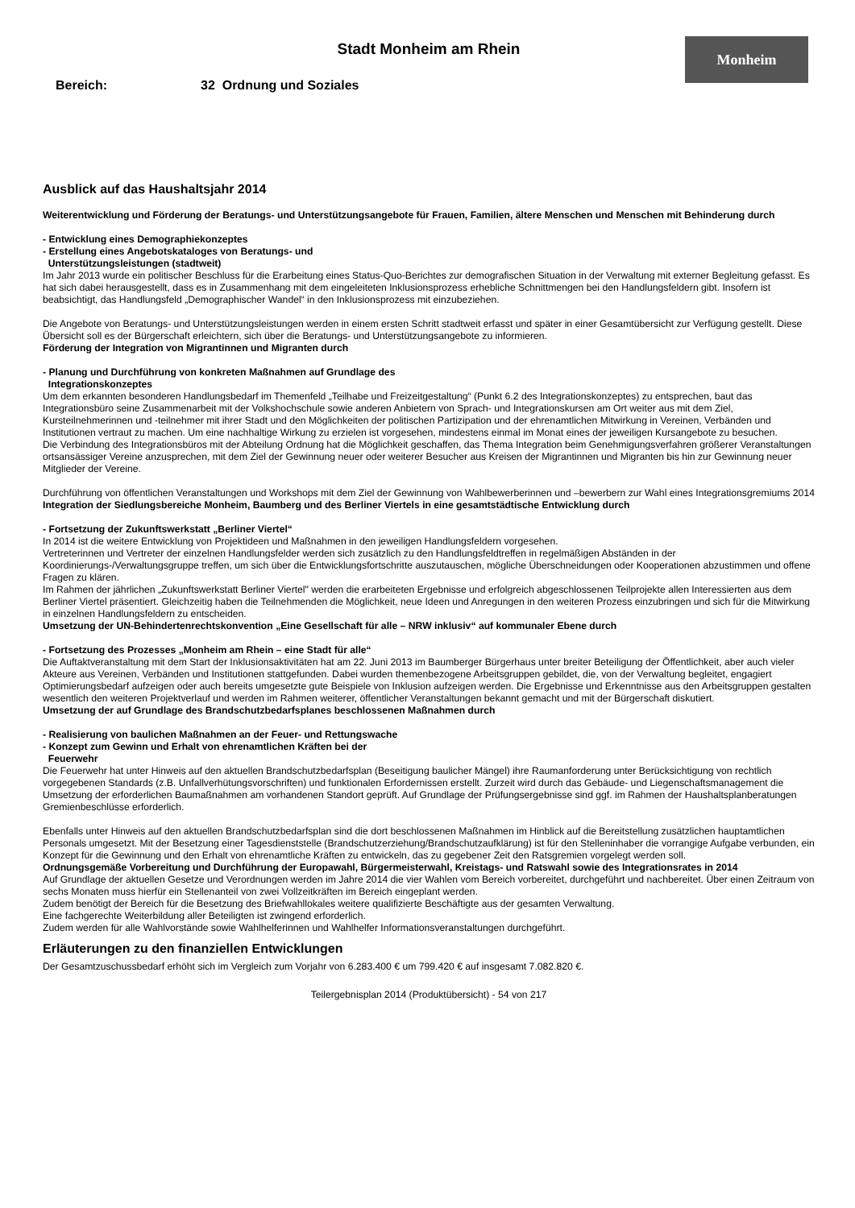Stadt Monheim am Rhein
Monheim
Bereich: 32 Ordnung und Soziales
Ausblick auf das Haushaltsjahr 2014
Weiterentwicklung und Förderung der Beratungs- und Unterstützungsangebote für Frauen, Familien, ältere Menschen und Menschen mit Behinderung durch
- Entwicklung eines Demographiekonzeptes
- Erstellung eines Angebotskataloges von Beratungs- und
Unterstützungsleistungen (stadtweit)
Im Jahr 2013 wurde ein politischer Beschluss für die Erarbeitung eines Status-Quo-Berichtes zur demografischen Situation in der Verwaltung mit externer Begleitung gefasst. Es hat sich dabei herausgestellt, dass es in Zusammenhang mit dem eingeleiteten Inklusionsprozess erhebliche Schnittmengen bei den Handlungsfeldern gibt. Insofern ist beabsichtigt, das Handlungsfeld „Demographischer Wandel“ in den Inklusionsprozess mit einzubeziehen.
Die Angebote von Beratungs- und Unterstützungsleistungen werden in einem ersten Schritt stadtweit erfasst und später in einer Gesamtübersicht zur Verfügung gestellt. Diese Übersicht soll es der Bürgerschaft erleichtern, sich über die Beratungs- und Unterstützungsangebote zu informieren.
Förderung der Integration von Migrantinnen und Migranten durch
- Planung und Durchführung von konkreten Maßnahmen auf Grundlage des
Integrationskonzeptes
Um dem erkannten besonderen Handlungsbedarf im Themenfeld „Teilhabe und Freizeitgestaltung“ (Punkt 6.2 des Integrationskonzeptes) zu entsprechen, baut das Integrationsbüro seine Zusammenarbeit mit der Volkshochschule sowie anderen Anbietern von Sprach- und Integrationskursen am Ort weiter aus mit dem Ziel, Kursteilnehmerinnen und -teilnehmer mit ihrer Stadt und den Möglichkeiten der politischen Partizipation und der ehrenamtlichen Mitwirkung in Vereinen, Verbänden und Institutionen vertraut zu machen. Um eine nachhaltige Wirkung zu erzielen ist vorgesehen, mindestens einmal im Monat eines der jeweiligen Kursangebote zu besuchen.
Die Verbindung des Integrationsbüros mit der Abteilung Ordnung hat die Möglichkeit geschaffen, das Thema Integration beim Genehmigungsverfahren größerer Veranstaltungen ortsansässiger Vereine anzusprechen, mit dem Ziel der Gewinnung neuer oder weiterer Besucher aus Kreisen der Migrantinnen und Migranten bis hin zur Gewinnung neuer Mitglieder der Vereine.
Durchführung von öffentlichen Veranstaltungen und Workshops mit dem Ziel der Gewinnung von Wahlbewerberinnen und –bewerbern zur Wahl eines Integrationsgremiums 2014
Integration der Siedlungsbereiche Monheim, Baumberg und des Berliner Viertels in eine gesamtstädtische Entwicklung durch
- Fortsetzung der Zukunftswerkstatt „Berliner Viertel“
In 2014 ist die weitere Entwicklung von Projektideen und Maßnahmen in den jeweiligen Handlungsfeldern vorgesehen.
Vertreterinnen und Vertreter der einzelnen Handlungsfelder werden sich zusätzlich zu den Handlungsfeldtreffen in regelmäßigen Abständen in der Koordinierungs-/Verwaltungsgruppe treffen, um sich über die Entwicklungsfortschritte auszutauschen, mögliche Überschneidungen oder Kooperationen abzustimmen und offene Fragen zu klären.
Im Rahmen der jährlichen „Zukunftswerkstatt Berliner Viertel" werden die erarbeiteten Ergebnisse und erfolgreich abgeschlossenen Teilprojekte allen Interessierten aus dem Berliner Viertel präsentiert. Gleichzeitig haben die Teilnehmenden die Möglichkeit, neue Ideen und Anregungen in den weiteren Prozess einzubringen und sich für die Mitwirkung in einzelnen Handlungsfeldern zu entscheiden.
Umsetzung der UN-Behindertenrechtskonvention „Eine Gesellschaft für alle – NRW inklusiv“ auf kommunaler Ebene durch
- Fortsetzung des Prozesses „Monheim am Rhein – eine Stadt für alle“
Die Auftaktveranstaltung mit dem Start der Inklusionsaktivitäten hat am 22. Juni 2013 im Baumberger Bürgerhaus unter breiter Beteiligung der Öffentlichkeit, aber auch vieler Akteure aus Vereinen, Verbänden und Institutionen stattgefunden. Dabei wurden themenbezogene Arbeitsgruppen gebildet, die, von der Verwaltung begleitet, engagiert Optimierungsbedarf aufzeigen oder auch bereits umgesetzte gute Beispiele von Inklusion aufzeigen werden. Die Ergebnisse und Erkenntnisse aus den Arbeitsgruppen gestalten wesentlich den weiteren Projektverlauf und werden im Rahmen weiterer, öffentlicher Veranstaltungen bekannt gemacht und mit der Bürgerschaft diskutiert.
Umsetzung der auf Grundlage des Brandschutzbedarfsplanes beschlossenen Maßnahmen durch
- Realisierung von baulichen Maßnahmen an der Feuer- und Rettungswache
- Konzept zum Gewinn und Erhalt von ehrenamtlichen Kräften bei der
Feuerwehr
Die Feuerwehr hat unter Hinweis auf den aktuellen Brandschutzbedarfsplan (Beseitigung baulicher Mängel) ihre Raumanforderung unter Berücksichtigung von rechtlich vorgegebenen Standards (z.B. Unfallverhütungsvorschriften) und funktionalen Erfordernissen erstellt. Zurzeit wird durch das Gebäude- und Liegenschaftsmanagement die Umsetzung der erforderlichen Baumaßnahmen am vorhandenen Standort geprüft. Auf Grundlage der Prüfungsergebnisse sind ggf. im Rahmen der Haushaltsplanberatungen Gremienbeschlüsse erforderlich.
Ebenfalls unter Hinweis auf den aktuellen Brandschutzbedarfsplan sind die dort beschlossenen Maßnahmen im Hinblick auf die Bereitstellung zusätzlichen hauptamtlichen Personals umgesetzt. Mit der Besetzung einer Tagesdienststelle (Brandschutzerziehung/Brandschutzaufklärung) ist für den Stelleninhaber die vorrangige Aufgabe verbunden, ein Konzept für die Gewinnung und den Erhalt von ehrenamtliche Kräften zu entwickeln, das zu gegebener Zeit den Ratsgremien vorgelegt werden soll.
Ordnungsgemäße Vorbereitung und Durchführung der Europawahl, Bürgermeisterwahl, Kreistags- und Ratswahl sowie des Integrationsrates in 2014
Auf Grundlage der aktuellen Gesetze und Verordnungen werden im Jahre 2014 die vier Wahlen vom Bereich vorbereitet, durchgeführt und nachbereitet. Über einen Zeitraum von sechs Monaten muss hierfür ein Stellenanteil von zwei Vollzeitkräften im Bereich eingeplant werden.
Zudem benötigt der Bereich für die Besetzung des Briefwahllokales weitere qualifizierte Beschäftigte aus der gesamten Verwaltung.
Eine fachgerechte Weiterbildung aller Beteiligten ist zwingend erforderlich.
Zudem werden für alle Wahlvorstände sowie Wahlhelferinnen und Wahlhelfer Informationsveranstaltungen durchgeführt.
Erläuterungen zu den finanziellen Entwicklungen
Der Gesamtzuschussbedarf erhöht sich im Vergleich zum Vorjahr von 6.283.400 € um 799.420 € auf insgesamt 7.082.820 €.
Teilergebnisplan 2014 (Produktübersicht) - 54 von 217